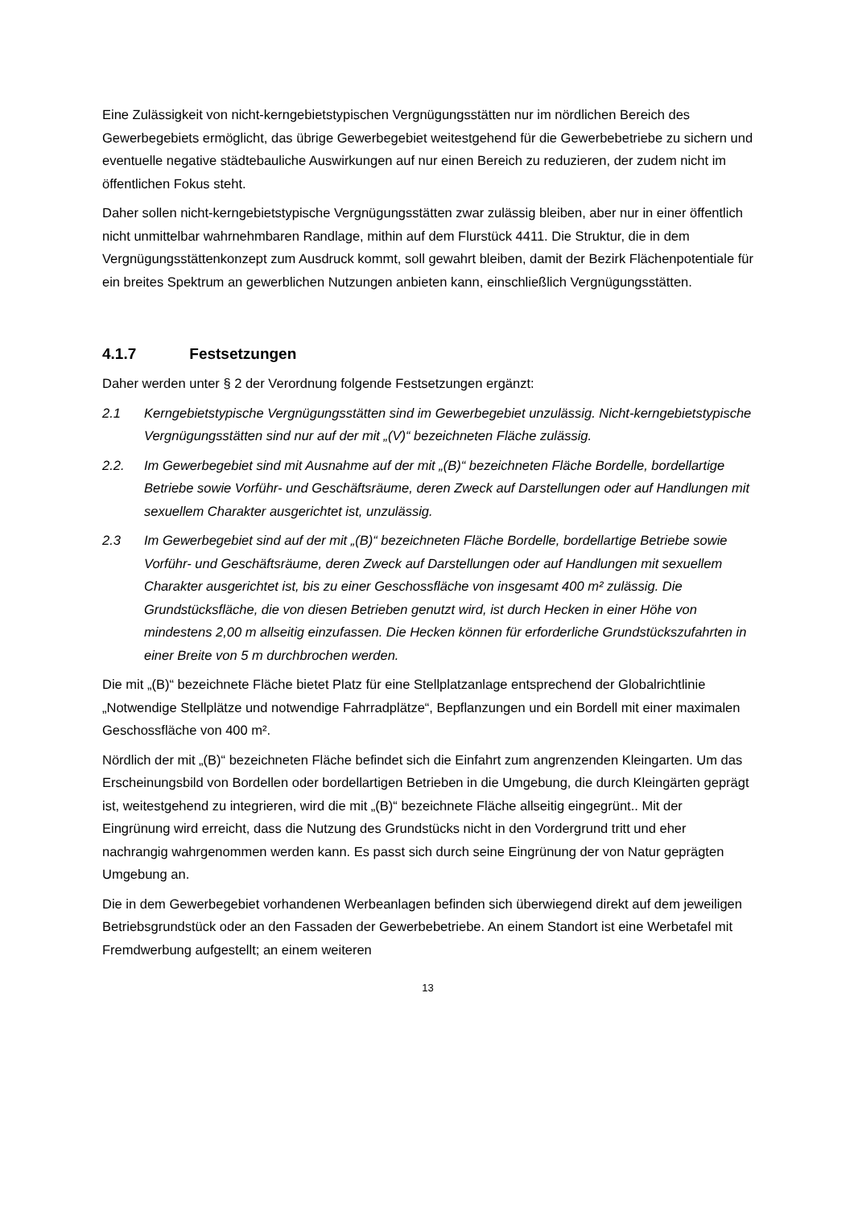Eine Zulässigkeit von nicht-kerngebietstypischen Vergnügungsstätten nur im nördlichen Bereich des Gewerbegebiets ermöglicht, das übrige Gewerbegebiet weitestgehend für die Gewerbebetriebe zu sichern und eventuelle negative städtebauliche Auswirkungen auf nur einen Bereich zu reduzieren, der zudem nicht im öffentlichen Fokus steht.
Daher sollen nicht-kerngebietstypische Vergnügungsstätten zwar zulässig bleiben, aber nur in einer öffentlich nicht unmittelbar wahrnehmbaren Randlage, mithin auf dem Flurstück 4411. Die Struktur, die in dem Vergnügungsstättenkonzept zum Ausdruck kommt, soll gewahrt bleiben, damit der Bezirk Flächenpotentiale für ein breites Spektrum an gewerblichen Nutzungen anbieten kann, einschließlich Vergnügungsstätten.
4.1.7 Festsetzungen
Daher werden unter § 2 der Verordnung folgende Festsetzungen ergänzt:
2.1 Kerngebietstypische Vergnügungsstätten sind im Gewerbegebiet unzulässig. Nicht-kerngebietstypische Vergnügungsstätten sind nur auf der mit „(V)“ bezeichneten Fläche zulässig.
2.2. Im Gewerbegebiet sind mit Ausnahme auf der mit „(B)“ bezeichneten Fläche Bordelle, bordellartige Betriebe sowie Vorführ- und Geschäftsräume, deren Zweck auf Darstellungen oder auf Handlungen mit sexuellem Charakter ausgerichtet ist, unzulässig.
2.3 Im Gewerbegebiet sind auf der mit „(B)“ bezeichneten Fläche Bordelle, bordellartige Betriebe sowie Vorführ- und Geschäftsräume, deren Zweck auf Darstellungen oder auf Handlungen mit sexuellem Charakter ausgerichtet ist, bis zu einer Geschossfläche von insgesamt 400 m² zulässig. Die Grundstücksfläche, die von diesen Betrieben genutzt wird, ist durch Hecken in einer Höhe von mindestens 2,00 m allseitig einzufassen. Die Hecken können für erforderliche Grundstückszufahrten in einer Breite von 5 m durchbrochen werden.
Die mit „(B)“ bezeichnete Fläche bietet Platz für eine Stellplatzanlage entsprechend der Globalrichtlinie „Notwendige Stellplätze und notwendige Fahrradplätze“, Bepflanzungen und ein Bordell mit einer maximalen Geschossfläche von 400 m².
Nördlich der mit „(B)“ bezeichneten Fläche befindet sich die Einfahrt zum angrenzenden Kleingarten. Um das Erscheinungsbild von Bordellen oder bordellartigen Betrieben in die Umgebung, die durch Kleingärten geprägt ist, weitestgehend zu integrieren, wird die mit „(B)“ bezeichnete Fläche allseitig eingegrünt.. Mit der Eingrünung wird erreicht, dass die Nutzung des Grundstücks nicht in den Vordergrund tritt und eher nachrangig wahrgenommen werden kann. Es passt sich durch seine Eingrünung der von Natur geprägten Umgebung an.
Die in dem Gewerbegebiet vorhandenen Werbeanlagen befinden sich überwiegend direkt auf dem jeweiligen Betriebsgrundstück oder an den Fassaden der Gewerbebetriebe. An einem Standort ist eine Werbetafel mit Fremdwerbung aufgestellt; an einem weiteren
13